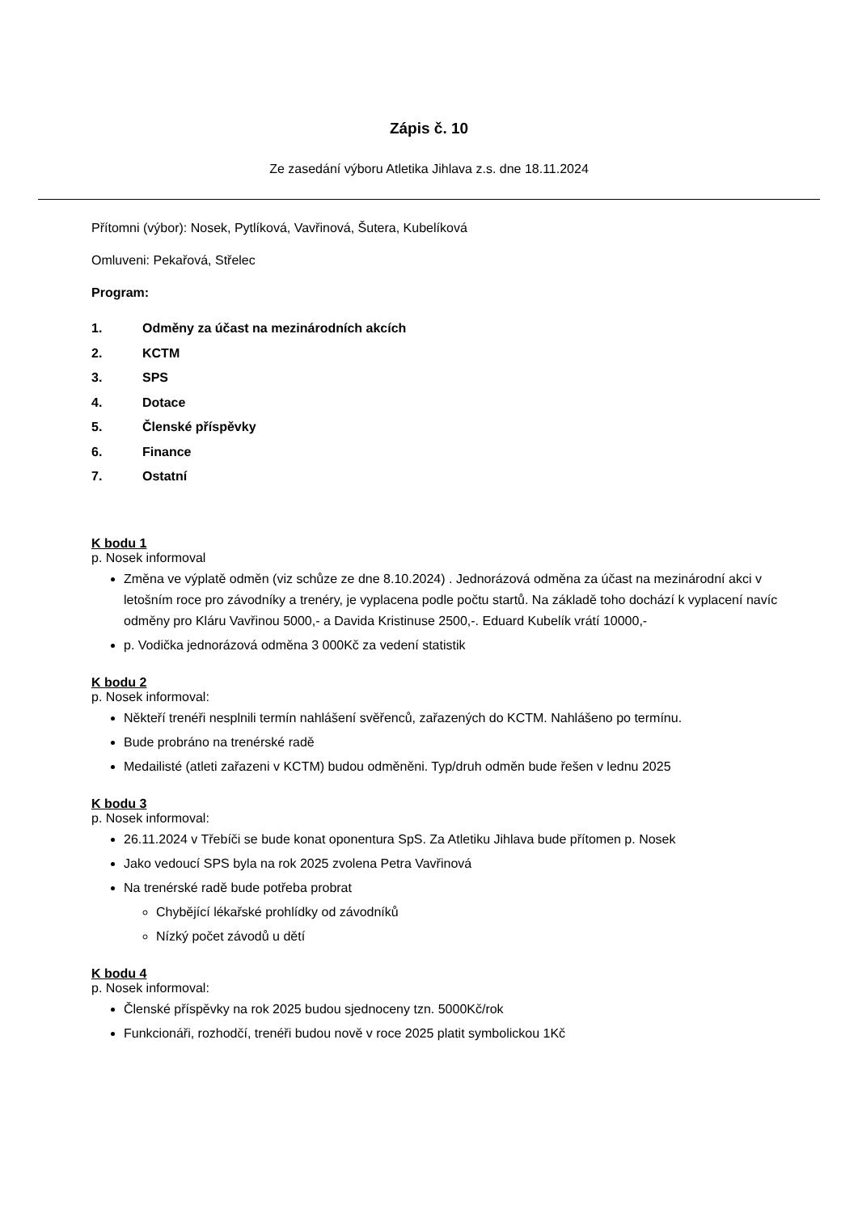Zápis č. 10
Ze zasedání výboru Atletika Jihlava z.s. dne 18.11.2024
Přítomni (výbor): Nosek, Pytlíková, Vavřinová, Šutera, Kubelíková
Omluveni: Pekařová, Střelec
Program:
1. Odměny za účast na mezinárodních akcích
2. KCTM
3. SPS
4. Dotace
5. Členské příspěvky
6. Finance
7. Ostatní
K bodu 1
p. Nosek informoval
Změna ve výplatě odměn (viz schůze ze dne 8.10.2024) . Jednorázová odměna za účast na mezinárodní akci v letošním roce pro závodníky a trenéry, je vyplacena podle počtu startů. Na základě toho dochází k vyplacení navíc odměny pro Kláru Vavřinou 5000,- a Davida Kristinuse 2500,-. Eduard Kubelík vrátí 10000,-
p. Vodička jednorázová odměna 3 000Kč za vedení statistik
K bodu 2
p. Nosek informoval:
Někteří trenéři nesplnili termín nahlášení svěřenců, zařazených do KCTM. Nahlášeno po termínu.
Bude probráno na trenérské radě
Medailisté (atleti zařazeni v KCTM) budou odměněni. Typ/druh odměn bude řešen v lednu 2025
K bodu 3
p. Nosek informoval:
26.11.2024 v Třebíči se bude konat oponentura SpS. Za Atletiku Jihlava bude přítomen p. Nosek
Jako vedoucí SPS byla na rok 2025 zvolena Petra Vavřinová
Na trenérské radě bude potřeba probrat
Chybějící lékařské prohlídky od závodníků
Nízký počet závodů u dětí
K bodu 4
p. Nosek informoval:
Členské příspěvky na rok 2025 budou sjednoceny tzn. 5000Kč/rok
Funkcionáři, rozhodčí, trenéři budou nově v roce 2025 platit symbolickou 1Kč